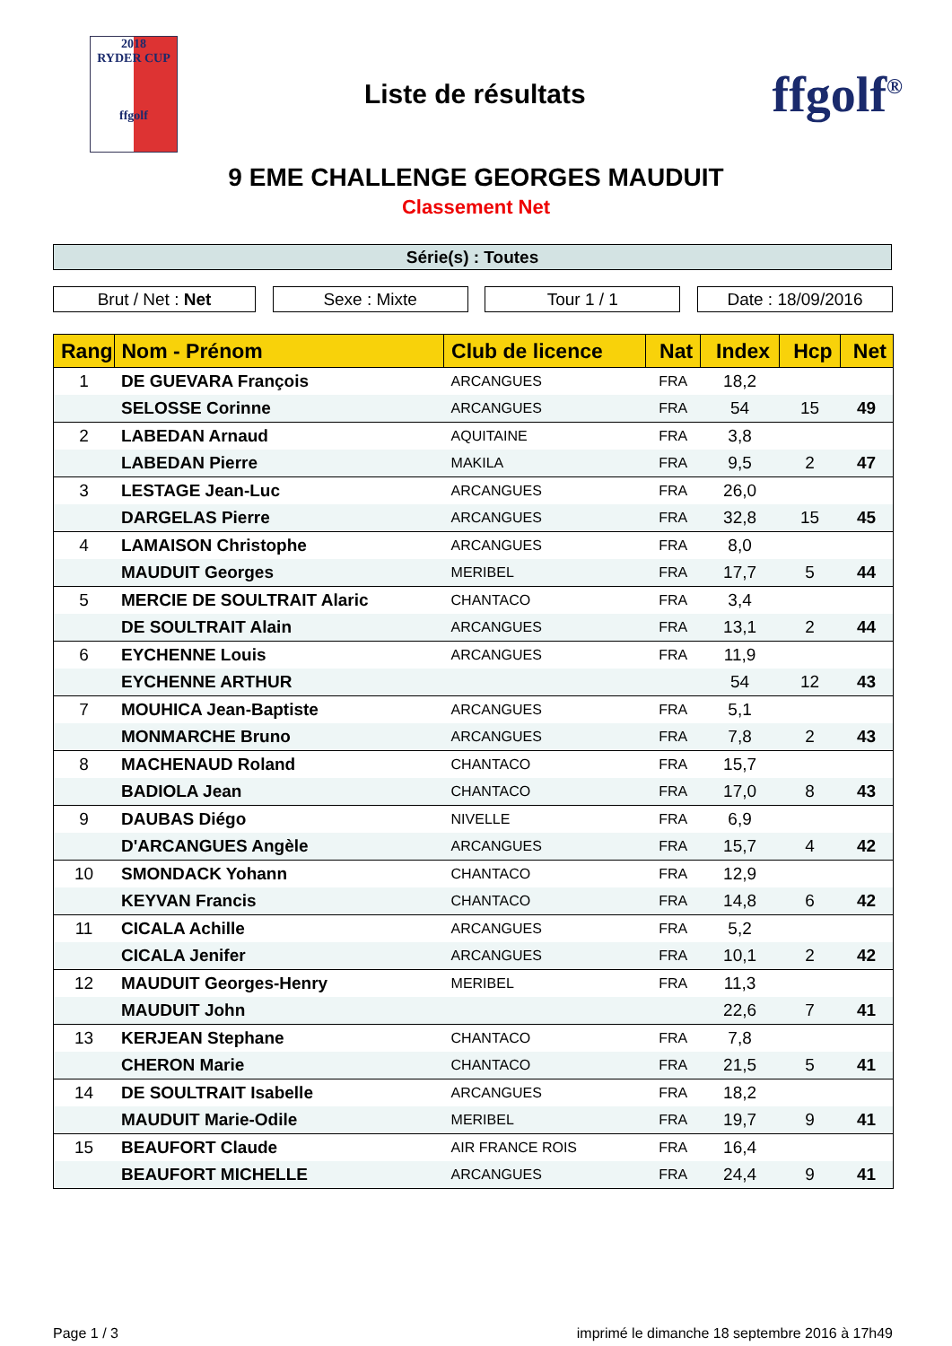2018
RYDER CUP
ffgolf
Liste de résultats
ffgolf<sup>®</sup>
9 EME CHALLENGE GEORGES MAUDUIT
Classement Net
Série(s) : Toutes
Brut / Net : Net Sexe : Mixte Tour 1 / 1 Date : 18/09/2016
| Rang | Nom - Prénom | Club de licence | Nat | Index | Hcp | Net |
| --- | --- | --- | --- | --- | --- | --- |
| 1 | DE GUEVARA François | ARCANGUES | FRA | 18,2 | | |
| | SELOSSE Corinne | ARCANGUES | FRA | 54 | 15 | 49 |
| 2 | LABEDAN Arnaud | AQUITAINE | FRA | 3,8 | | |
| | LABEDAN Pierre | MAKILA | FRA | 9,5 | 2 | 47 |
| 3 | LESTAGE Jean-Luc | ARCANGUES | FRA | 26,0 | | |
| | DARGELAS Pierre | ARCANGUES | FRA | 32,8 | 15 | 45 |
| 4 | LAMAISON Christophe | ARCANGUES | FRA | 8,0 | | |
| | MAUDUIT Georges | MERIBEL | FRA | 17,7 | 5 | 44 |
| 5 | MERCIE DE SOULTRAIT Alaric | CHANTACO | FRA | 3,4 | | |
| | DE SOULTRAIT Alain | ARCANGUES | FRA | 13,1 | 2 | 44 |
| 6 | EYCHENNE Louis | ARCANGUES | FRA | 11,9 | | |
| | EYCHENNE ARTHUR | | | 54 | 12 | 43 |
| 7 | MOUHICA Jean-Baptiste | ARCANGUES | FRA | 5,1 | | |
| | MONMARCHE Bruno | ARCANGUES | FRA | 7,8 | 2 | 43 |
| 8 | MACHENAUD Roland | CHANTACO | FRA | 15,7 | | |
| | BADIOLA Jean | CHANTACO | FRA | 17,0 | 8 | 43 |
| 9 | DAUBAS Diégo | NIVELLE | FRA | 6,9 | | |
| | D'ARCANGUES Angèle | ARCANGUES | FRA | 15,7 | 4 | 42 |
| 10 | SMONDACK Yohann | CHANTACO | FRA | 12,9 | | |
| | KEYVAN Francis | CHANTACO | FRA | 14,8 | 6 | 42 |
| 11 | CICALA Achille | ARCANGUES | FRA | 5,2 | | |
| | CICALA Jenifer | ARCANGUES | FRA | 10,1 | 2 | 42 |
| 12 | MAUDUIT Georges-Henry | MERIBEL | FRA | 11,3 | | |
| | MAUDUIT John | | | 22,6 | 7 | 41 |
| 13 | KERJEAN Stephane | CHANTACO | FRA | 7,8 | | |
| | CHERON Marie | CHANTACO | FRA | 21,5 | 5 | 41 |
| 14 | DE SOULTRAIT Isabelle | ARCANGUES | FRA | 18,2 | | |
| | MAUDUIT Marie-Odile | MERIBEL | FRA | 19,7 | 9 | 41 |
| 15 | BEAUFORT Claude | AIR FRANCE ROIS | FRA | 16,4 | | |
| | BEAUFORT MICHELLE | ARCANGUES | FRA | 24,4 | 9 | 41 |
Page 1 / 3 imprimé le dimanche 18 septembre 2016 à 17h49